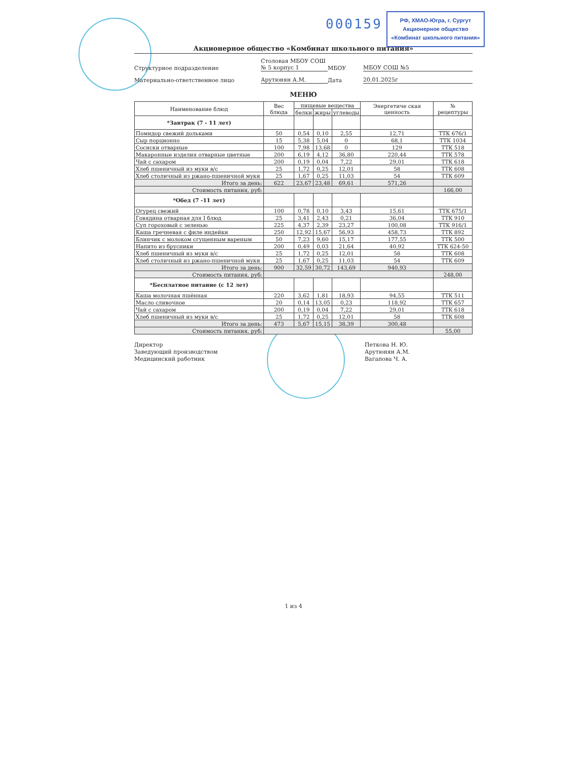000159
РФ, ХМАО-Югра, г. Сургут
Акционерное общество
«Комбинат школьного питания»
Акционерное общество «Комбинат школьного питания»
Структурное подразделение
Столовая МБОУ СОШ
№ 5 корпус 1
МБОУ
МБОУ СОШ №5
Материально-ответственное лицо
Арутюнян А.М.
Дата
20.01.2025г
МЕНЮ
| Наименование блюд | Вес блюда | пищевые вещества | | | Энергетиче ская ценность | № рецептуры |
| --- | --- | --- | --- | --- | --- | --- |
| | | белки | жиры | углеводы | | |
| *Завтрак (7 - 11 лет) | | | | | | |
| Помидор свежий дольками | 50 | 0,54 | 0,10 | 2,55 | 12,71 | ТТК 676/1 |
| Сыр порционно | 15 | 5,38 | 5,04 | 0 | 68,1 | ТТК 1034 |
| Сосиски отварные | 100 | 7,98 | 13,68 | 0 | 129 | ТТК 518 |
| Макаронные изделия отварные цветные | 200 | 6,19 | 4,12 | 36,80 | 220,44 | ТТК 578 |
| Чай с сахаром | 200 | 0,19 | 0,04 | 7,22 | 29,01 | ТТК 618 |
| Хлеб пшеничный из муки в/с | 25 | 1,72 | 0,25 | 12,01 | 58 | ТТК 608 |
| Хлеб столичный из ржано-пшеничной муки | 25 | 1,67 | 0,25 | 11,03 | 54 | ТТК 609 |
| Итого за день: | 622 | 23,67 | 23,48 | 69,61 | 571,26 | |
| Стоимость питания, руб: | | | | | | 166,00 |
| *Обед (7 -11 лет) | | | | | | |
| Огурец свежий | 100 | 0,78 | 0,10 | 3,43 | 15,61 | ТТК 675/1 |
| Говядина отварная для I блюд | 25 | 3,41 | 2,43 | 0,21 | 36,04 | ТТК 910 |
| Суп гороховый с зеленью | 225 | 4,37 | 2,39 | 23,27 | 100,08 | ТТК 916/1 |
| Каша гречневая с филе индейки | 250 | 12,92 | 15,67 | 56,93 | 458,73 | ТТК 892 |
| Блинчик с молоком сгущенным вареным | 50 | 7,23 | 9,60 | 15,17 | 177,55 | ТТК 500 |
| Напито из брусники | 200 | 0,49 | 0,03 | 21,64 | 40,92 | ТТК 624-50 |
| Хлеб пшеничный из муки в/с | 25 | 1,72 | 0,25 | 12,01 | 58 | ТТК 608 |
| Хлеб столичный из ржано-пшеничной муки | 25 | 1,67 | 0,25 | 11,03 | 54 | ТТК 609 |
| Итого за день: | 900 | 32,59 | 30,72 | 143,69 | 940,93 | |
| Стоимость питания, руб: | | | | | | 248,00 |
| *Бесплатное питание (с 12 лет) | | | | | | |
| Каша молочная пшённая | 220 | 3,62 | 1,81 | 18,93 | 94,55 | ТТК 511 |
| Масло сливочное | 20 | 0,14 | 13,05 | 0,23 | 118,92 | ТТК 657 |
| Чай с сахаром | 200 | 0,19 | 0,04 | 7,22 | 29,01 | ТТК 618 |
| Хлеб пшеничный из муки в/с | 25 | 1,72 | 0,25 | 12,01 | 58 | ТТК 608 |
| Итого за день: | 473 | 5,67 | 15,15 | 38,39 | 300,48 | |
| Стоимость питания, руб: | | | | | | 55,00 |
Директор
Заведующий производством
Медицинский работник
Петкова Н. Ю.
Арутюнян А.М.
Вагапова Ч. А.
1 из 4